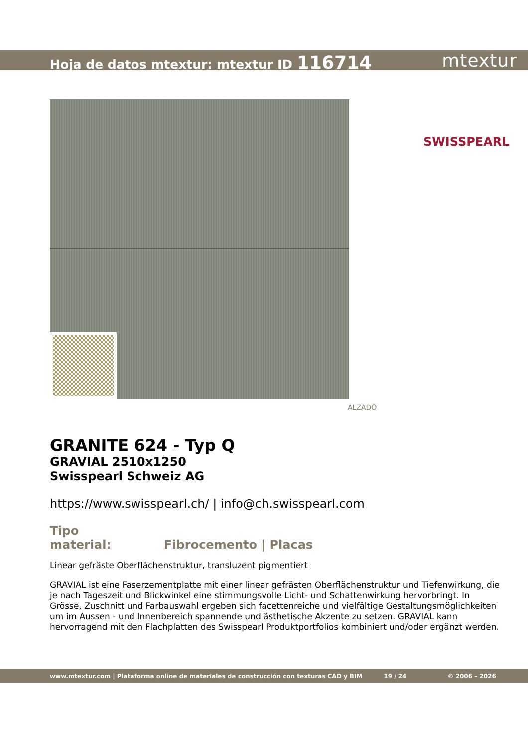Hoja de datos mtextur: mtextur ID 116714 mtextur
SWISSPEARL
ALZADO
GRANITE 624 - Typ Q
GRAVIAL 2510x1250
Swisspearl Schweiz AG
https://www.swisspearl.ch/ | info@ch.swisspearl.com
Tipo
material: Fibrocemento | Placas
Linear gefräste Oberflächenstruktur, transluzent pigmentiert
GRAVIAL ist eine Faserzementplatte mit einer linear gefrästen Oberflächenstruktur und Tiefenwirkung, die je nach Tageszeit und Blickwinkel eine stimmungsvolle Licht- und Schattenwirkung hervorbringt. In Grösse, Zuschnitt und Farbauswahl ergeben sich facettenreiche und vielfältige Gestaltungsmöglichkeiten um im Aussen - und Innenbereich spannende und ästhetische Akzente zu setzen. GRAVIAL kann hervorragend mit den Flachplatten des Swisspearl Produktportfolios kombiniert und/oder ergänzt werden.
www.mtextur.com | Plataforma online de materiales de construcción con texturas CAD y BIM 19 / 24 © 2006 – 2026